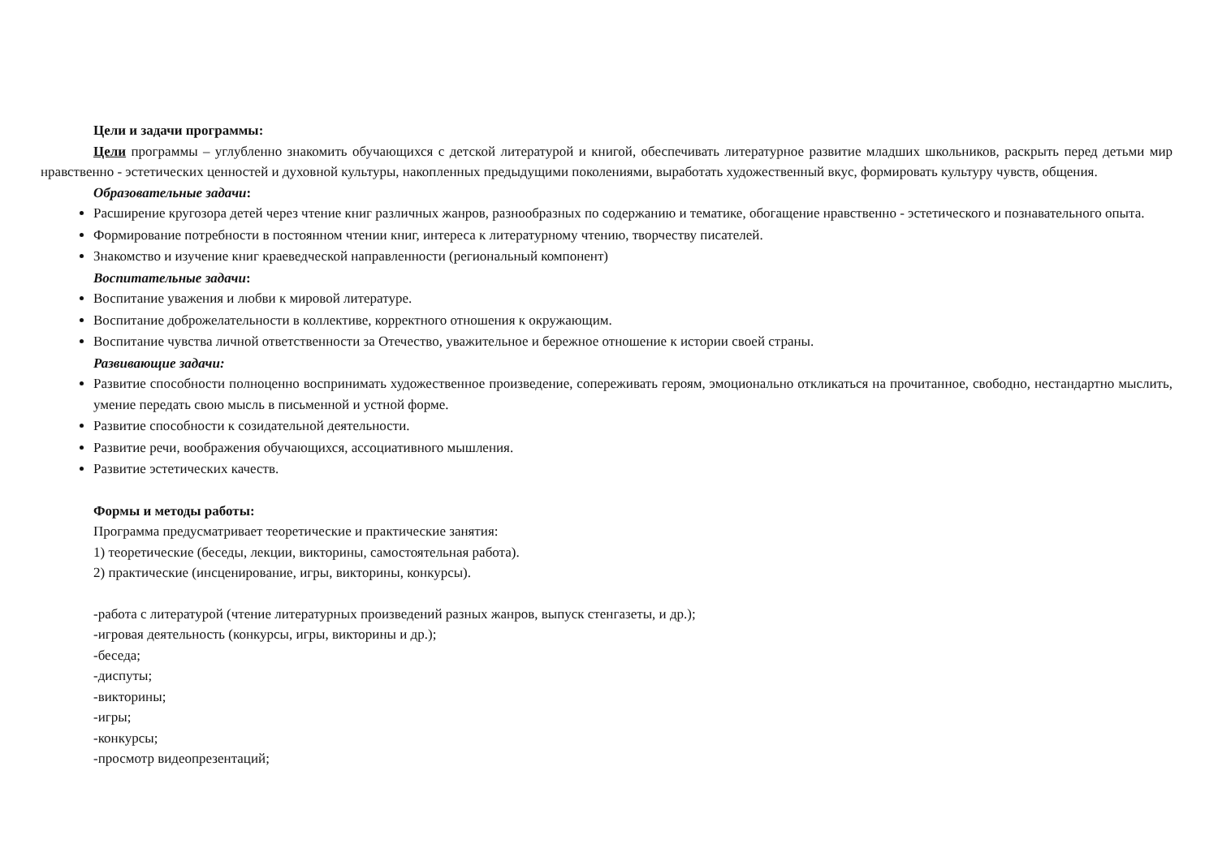Цели и задачи программы:
Цели программы – углубленно знакомить обучающихся с детской литературой и книгой, обеспечивать литературное развитие младших школьников, раскрыть перед детьми мир нравственно - эстетических ценностей и духовной культуры, накопленных предыдущими поколениями, выработать художественный вкус, формировать культуру чувств, общения.
Образовательные задачи:
Расширение кругозора детей через чтение книг различных жанров, разнообразных по содержанию и тематике, обогащение нравственно - эстетического и познавательного опыта.
Формирование потребности в постоянном чтении книг, интереса к литературному чтению, творчеству писателей.
Знакомство и изучение книг краеведческой направленности (региональный компонент)
Воспитательные задачи:
Воспитание уважения и любви к мировой литературе.
Воспитание доброжелательности в коллективе, корректного отношения к окружающим.
Воспитание чувства личной ответственности за Отечество, уважительное и бережное отношение к истории своей страны.
Развивающие задачи:
Развитие способности полноценно воспринимать художественное произведение, сопереживать героям, эмоционально откликаться на прочитанное, свободно, нестандартно мыслить, умение передать свою мысль в письменной и устной форме.
Развитие способности к созидательной деятельности.
Развитие речи, воображения обучающихся, ассоциативного мышления.
Развитие эстетических качеств.
Формы и методы работы:
Программа предусматривает теоретические и практические занятия:
1) теоретические (беседы, лекции, викторины, самостоятельная работа).
2) практические (инсценирование, игры, викторины, конкурсы).
-работа с литературой (чтение литературных произведений разных жанров, выпуск стенгазеты, и др.);
-игровая деятельность (конкурсы, игры, викторины и др.);
-беседа;
-диспуты;
-викторины;
-игры;
-конкурсы;
-просмотр видеопрезентаций;